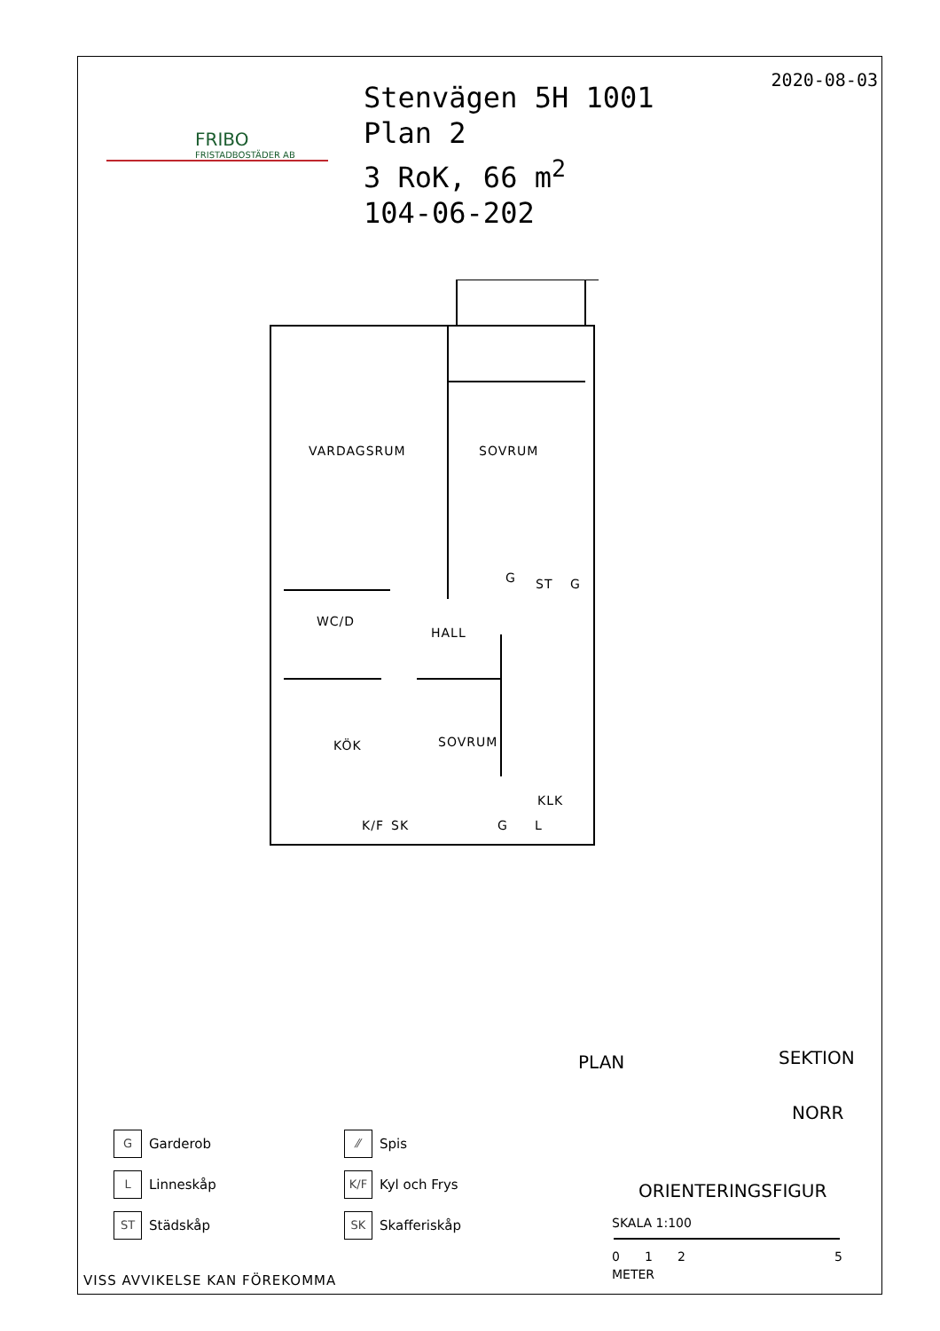FRIBO
FRISTADBOSTÄDER AB
Stenvägen 5H 1001
Plan 2
3 RoK, 66 m<sup>2</sup>
104-06-202
2020-08-03
VARDAGSRUM SOVRUM
WC/D
HALL
KÖK SOVRUM
KLK
G ST G
K/F SK G L
PLAN SEKTION
NORR
ORIENTERINGSFIGUR
SKALA 1:100
0125
METER
G
Garderob
⁄⁄
Spis
L
Linneskåp
K/F
Kyl och Frys
ST
Städskåp
SK
Skafferiskåp
VISS AVVIKELSE KAN FÖREKOMMA